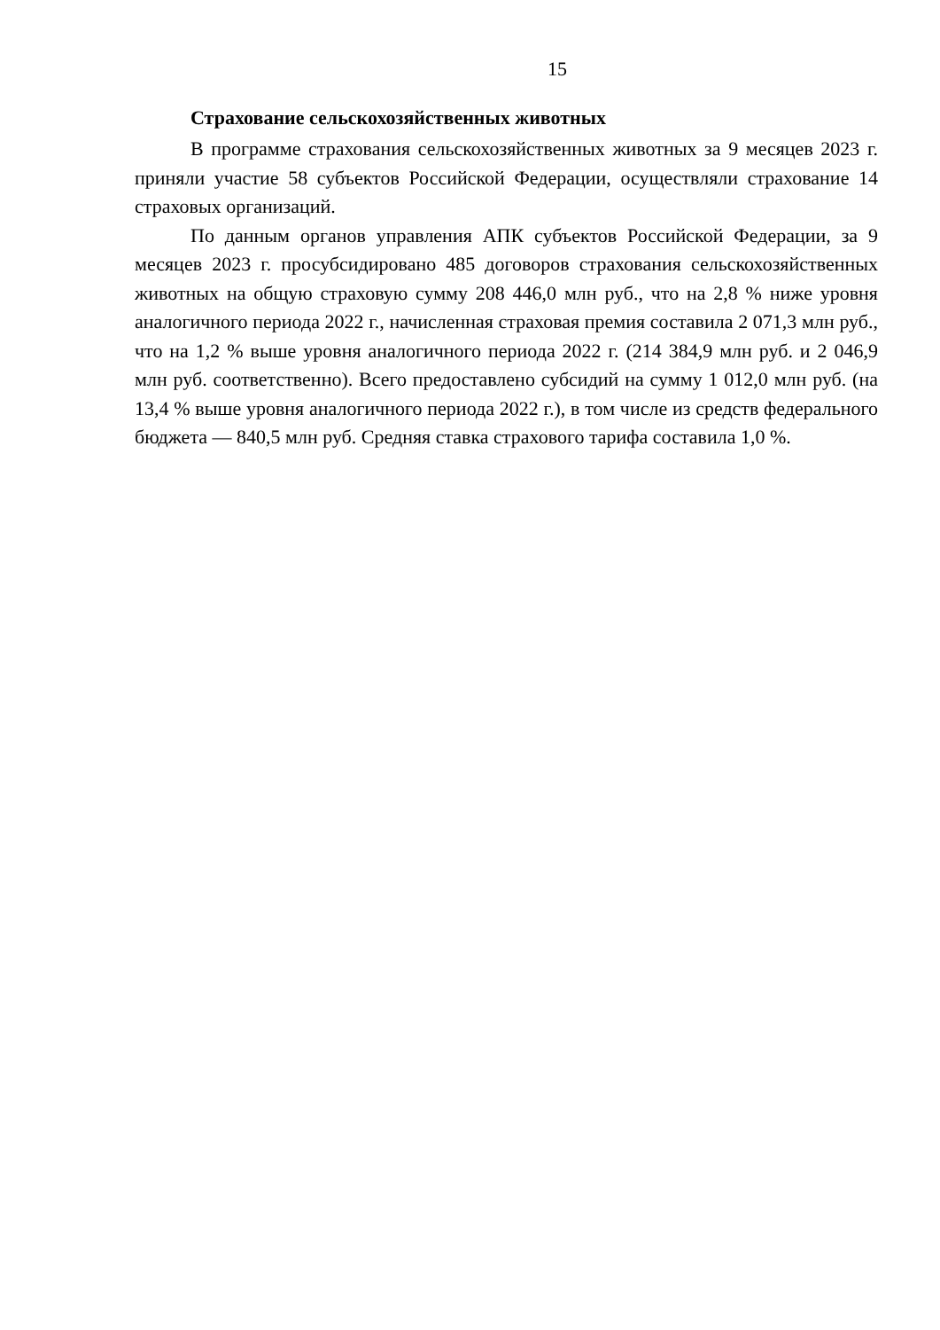15
Страхование сельскохозяйственных животных
В программе страхования сельскохозяйственных животных за 9 месяцев 2023 г. приняли участие 58 субъектов Российской Федерации, осуществляли страхование 14 страховых организаций.
По данным органов управления АПК субъектов Российской Федерации, за 9 месяцев 2023 г. просубсидировано 485 договоров страхования сельскохозяйственных животных на общую страховую сумму 208 446,0 млн руб., что на 2,8 % ниже уровня аналогичного периода 2022 г., начисленная страховая премия составила 2 071,3 млн руб., что на 1,2 % выше уровня аналогичного периода 2022 г. (214 384,9 млн руб. и 2 046,9 млн руб. соответственно). Всего предоставлено субсидий на сумму 1 012,0 млн руб. (на 13,4 % выше уровня аналогичного периода 2022 г.), в том числе из средств федерального бюджета — 840,5 млн руб. Средняя ставка страхового тарифа составила 1,0 %.